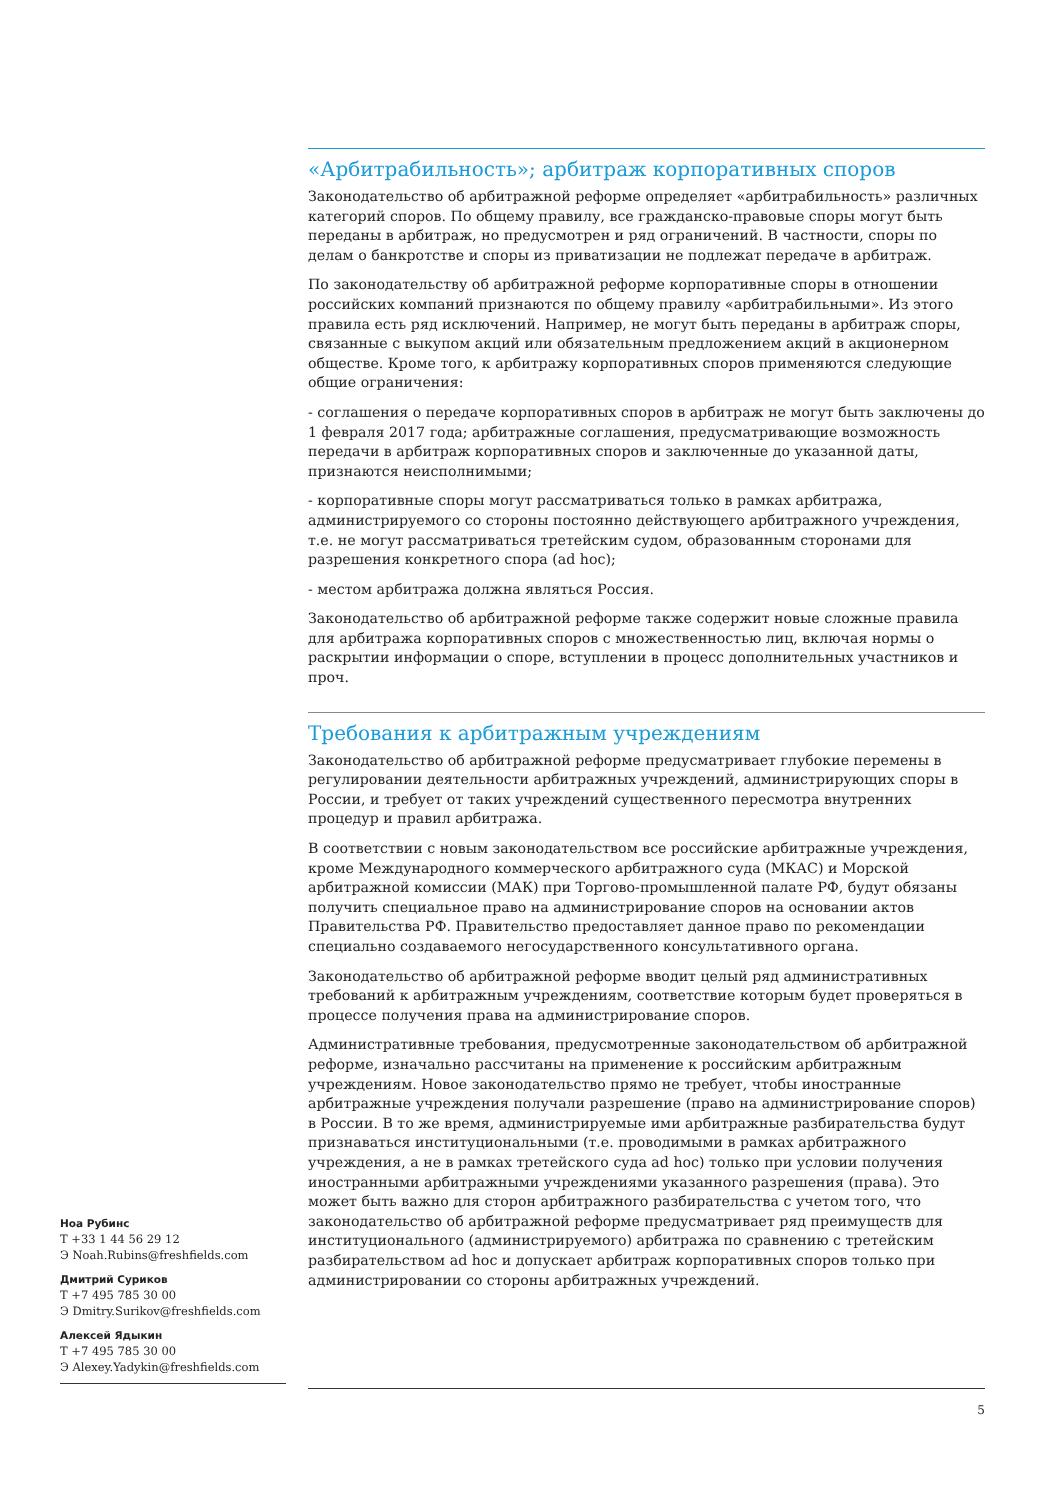«Арбитрабильность»; арбитраж корпоративных споров
Законодательство об арбитражной реформе определяет «арбитрабильность» различных категорий споров. По общему правилу, все гражданско-правовые споры могут быть переданы в арбитраж, но предусмотрен и ряд ограничений. В частности, споры по делам о банкротстве и споры из приватизации не подлежат передаче в арбитраж.
По законодательству об арбитражной реформе корпоративные споры в отношении российских компаний признаются по общему правилу «арбитрабильными». Из этого правила есть ряд исключений. Например, не могут быть переданы в арбитраж споры, связанные с выкупом акций или обязательным предложением акций в акционерном обществе. Кроме того, к арбитражу корпоративных споров применяются следующие общие ограничения:
- соглашения о передаче корпоративных споров в арбитраж не могут быть заключены до 1 февраля 2017 года; арбитражные соглашения, предусматривающие возможность передачи в арбитраж корпоративных споров и заключенные до указанной даты, признаются неисполнимыми;
- корпоративные споры могут рассматриваться только в рамках арбитража, администрируемого со стороны постоянно действующего арбитражного учреждения, т.е. не могут рассматриваться третейским судом, образованным сторонами для разрешения конкретного спора (ad hoc);
- местом арбитража должна являться Россия.
Законодательство об арбитражной реформе также содержит новые сложные правила для арбитража корпоративных споров с множественностью лиц, включая нормы о раскрытии информации о споре, вступлении в процесс дополнительных участников и проч.
Требования к арбитражным учреждениям
Законодательство об арбитражной реформе предусматривает глубокие перемены в регулировании деятельности арбитражных учреждений, администрирующих споры в России, и требует от таких учреждений существенного пересмотра внутренних процедур и правил арбитража.
В соответствии с новым законодательством все российские арбитражные учреждения, кроме Международного коммерческого арбитражного суда (МКАС) и Морской арбитражной комиссии (МАК) при Торгово-промышленной палате РФ, будут обязаны получить специальное право на администрирование споров на основании актов Правительства РФ. Правительство предоставляет данное право по рекомендации специально создаваемого негосударственного консультативного органа.
Законодательство об арбитражной реформе вводит целый ряд административных требований к арбитражным учреждениям, соответствие которым будет проверяться в процессе получения права на администрирование споров.
Административные требования, предусмотренные законодательством об арбитражной реформе, изначально рассчитаны на применение к российским арбитражным учреждениям. Новое законодательство прямо не требует, чтобы иностранные арбитражные учреждения получали разрешение (право на администрирование споров) в России. В то же время, администрируемые ими арбитражные разбирательства будут признаваться институциональными (т.е. проводимыми в рамках арбитражного учреждения, а не в рамках третейского суда ad hoc) только при условии получения иностранными арбитражными учреждениями указанного разрешения (права). Это может быть важно для сторон арбитражного разбирательства с учетом того, что законодательство об арбитражной реформе предусматривает ряд преимуществ для институционального (администрируемого) арбитража по сравнению с третейским разбирательством ad hoc и допускает арбитраж корпоративных споров только при администрировании со стороны арбитражных учреждений.
Ноа Рубинс
Т +33 1 44 56 29 12
Э Noah.Rubins@freshfields.com
Дмитрий Суриков
Т +7 495 785 30 00
Э Dmitry.Surikov@freshfields.com
Алексей Ядыкин
Т +7 495 785 30 00
Э Alexey.Yadykin@freshfields.com
5